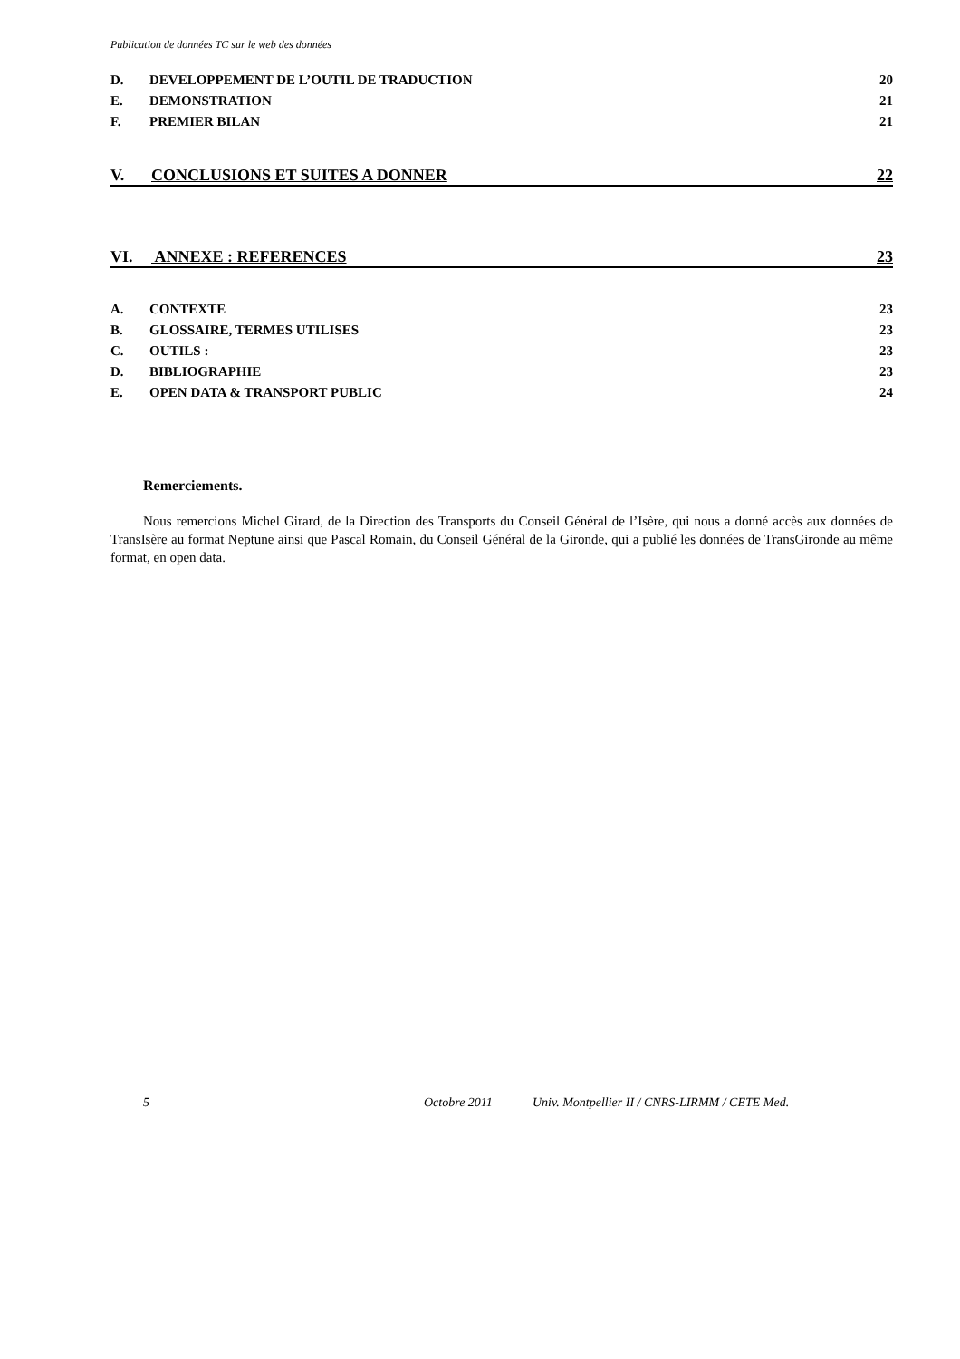Publication de données TC sur le web des données
D. DEVELOPPEMENT DE L’OUTIL DE TRADUCTION
20
E. DEMONSTRATION 21
F. PREMIER BILAN 21
V. CONCLUSIONS ET SUITES A DONNER
22
VI. ANNEXE : REFERENCES 23
A. CONTEXTE 23
B. GLOSSAIRE, TERMES UTILISES 23
C. OUTILS : 23
D. BIBLIOGRAPHIE 23
E. OPEN DATA & TRANSPORT PUBLIC
24
Remerciements.
Nous remercions Michel Girard, de la Direction des Transports du Conseil Général de l’Isère, qui nous a donné accès aux données de TransIsère au format Neptune ainsi que Pascal Romain, du Conseil Général de la Gironde, qui a publié les données de TransGironde au même format, en open data.
5 Octobre 2011 Univ. Montpellier II / CNRS-LIRMM / CETE Med.